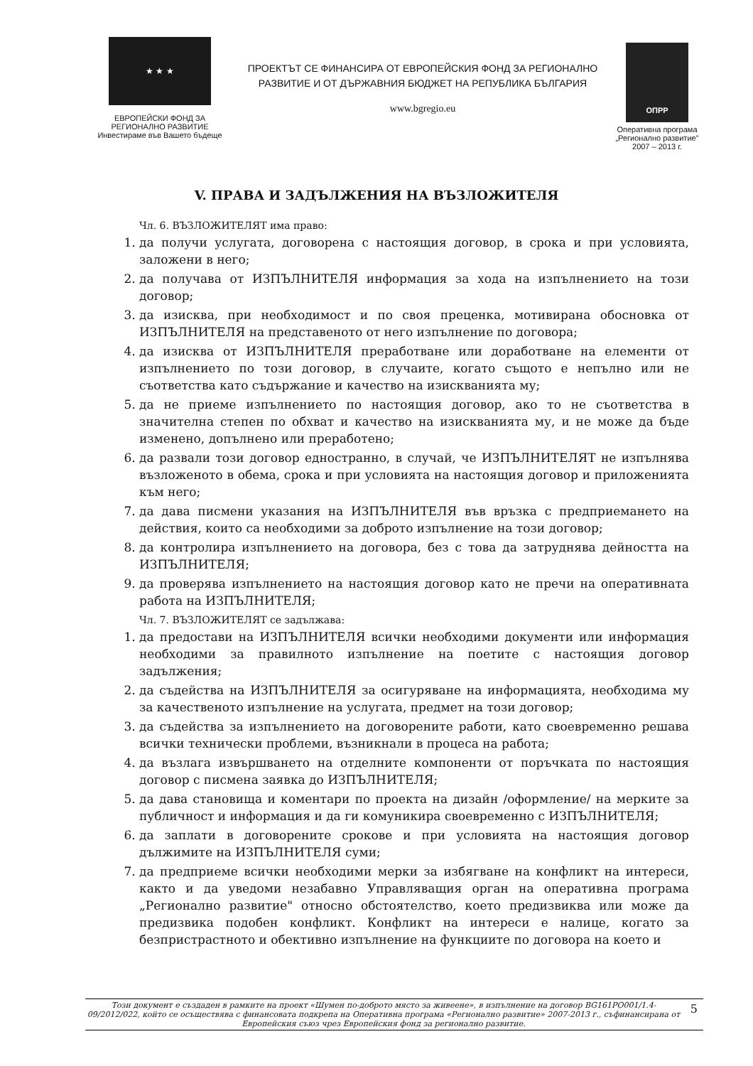★ ★ ★
ЕВРОПЕЙСКИ ФОНД ЗА
РЕГИОНАЛНО РАЗВИТИЕ
Инвестираме във Вашето бъдеще
ПРОЕКТЪТ СЕ ФИНАНСИРА ОТ ЕВРОПЕЙСКИЯ ФОНД ЗА РЕГИОНАЛНО
РАЗВИТИЕ И ОТ ДЪРЖАВНИЯ БЮДЖЕТ НА РЕПУБЛИКА БЪЛГАРИЯ
www.bgregio.eu
ОПРР
Оперативна програма
„Регионално развитие"
2007 – 2013 г.
V. ПРАВА И ЗАДЪЛЖЕНИЯ НА ВЪЗЛОЖИТЕЛЯ
Чл. 6. ВЪЗЛОЖИТЕЛЯТ има право:
1. да получи услугата, договорена с настоящия договор, в срока и при условията, заложени в него;
2. да получава от ИЗПЪЛНИТЕЛЯ информация за хода на изпълнението на този договор;
3. да изисква, при необходимост и по своя преценка, мотивирана обосновка от ИЗПЪЛНИТЕЛЯ на представеното от него изпълнение по договора;
4. да изисква от ИЗПЪЛНИТЕЛЯ преработване или доработване на елементи от изпълнението по този договор, в случаите, когато същото е непълно или не съответства като съдържание и качество на изискванията му;
5. да не приеме изпълнението по настоящия договор, ако то не съответства в значителна степен по обхват и качество на изискванията му, и не може да бъде изменено, допълнено или преработено;
6. да развали този договор едностранно, в случай, че ИЗПЪЛНИТЕЛЯТ не изпълнява възложеното в обема, срока и при условията на настоящия договор и приложенията към него;
7. да дава писмени указания на ИЗПЪЛНИТЕЛЯ във връзка с предприемането на действия, които са необходими за доброто изпълнение на този договор;
8. да контролира изпълнението на договора, без с това да затруднява дейността на ИЗПЪЛНИТЕЛЯ;
9. да проверява изпълнението на настоящия договор като не пречи на оперативната работа на ИЗПЪЛНИТЕЛЯ;
Чл. 7. ВЪЗЛОЖИТЕЛЯТ се задължава:
1. да предостави на ИЗПЪЛНИТЕЛЯ всички необходими документи или информация необходими за правилното изпълнение на поетите с настоящия договор задължения;
2. да съдейства на ИЗПЪЛНИТЕЛЯ за осигуряване на информацията, необходима му за качественото изпълнение на услугата, предмет на този договор;
3. да съдейства за изпълнението на договорените работи, като своевременно решава всички технически проблеми, възникнали в процеса на работа;
4. да възлага извършването на отделните компоненти от поръчката по настоящия договор с писмена заявка до ИЗПЪЛНИТЕЛЯ;
5. да дава становища и коментари по проекта на дизайн /оформление/ на мерките за публичност и информация и да ги комуникира своевременно с ИЗПЪЛНИТЕЛЯ;
6. да заплати в договорените срокове и при условията на настоящия договор дължимите на ИЗПЪЛНИТЕЛЯ суми;
7. да предприеме всички необходими мерки за избягване на конфликт на интереси, както и да уведоми незабавно Управляващия орган на оперативна програма „Регионално развитие" относно обстоятелство, което предизвиква или може да предизвика подобен конфликт. Конфликт на интереси е налице, когато за безпристрастното и обективно изпълнение на функциите по договора на което и
Този документ е създаден в рамките на проект «Шумен по-доброто място за живеене», в изпълнение на договор BG161PO001/1.4-09/2012/022, който се осъществява с финансовата подкрепа на Оперативна програма «Регионално развитие» 2007-2013 г., съфинансирана от Европейския съюз чрез Европейския фонд за регионално развитие. 5